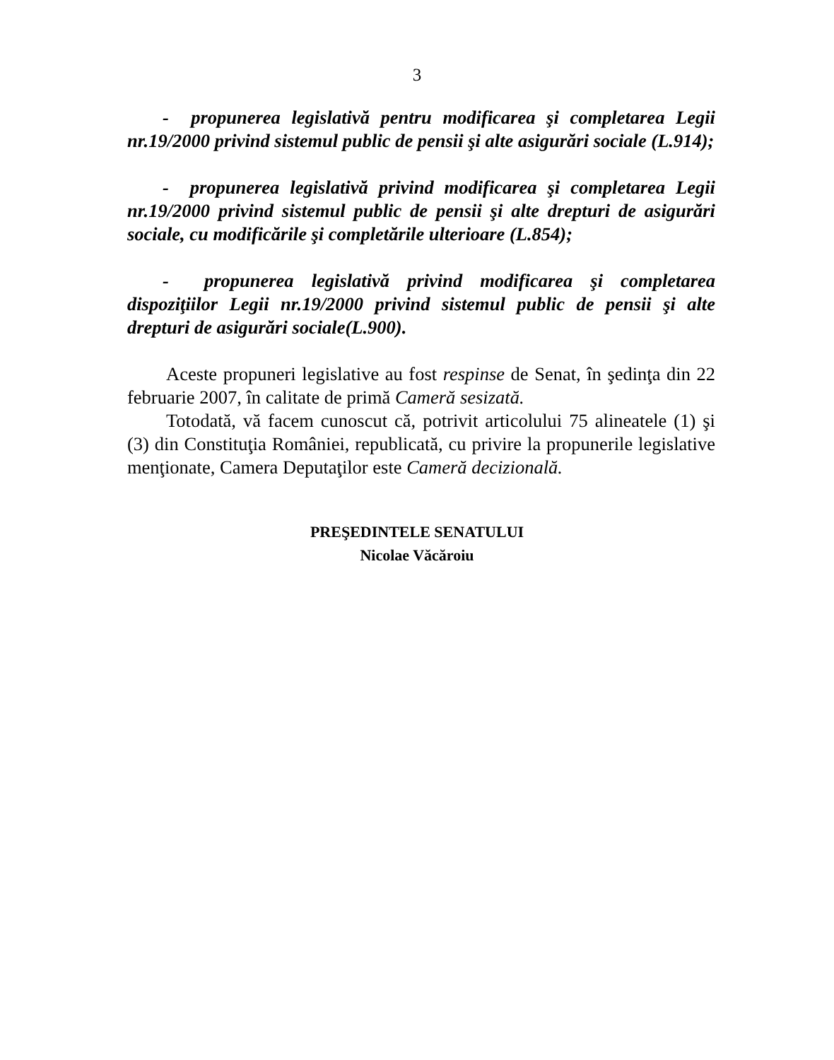3
- propunerea legislativă pentru modificarea şi completarea Legii nr.19/2000 privind sistemul public de pensii şi alte asigurări sociale (L.914);
- propunerea legislativă privind modificarea şi completarea Legii nr.19/2000 privind sistemul public de pensii şi alte drepturi de asigurări sociale, cu modificările şi completările ulterioare (L.854);
- propunerea legislativă privind modificarea şi completarea dispoziţiilor Legii nr.19/2000 privind sistemul public de pensii şi alte drepturi de asigurări sociale(L.900).
Aceste propuneri legislative au fost respinse de Senat, în şedinţa din 22 februarie 2007, în calitate de primă Cameră sesizată.
Totodată, vă facem cunoscut că, potrivit articolului 75 alineatele (1) şi (3) din Constituţia României, republicată, cu privire la propunerile legislative menţionate, Camera Deputaţilor este Cameră decizională.
PREŞEDINTELE SENATULUI
Nicolae Văcăroiu